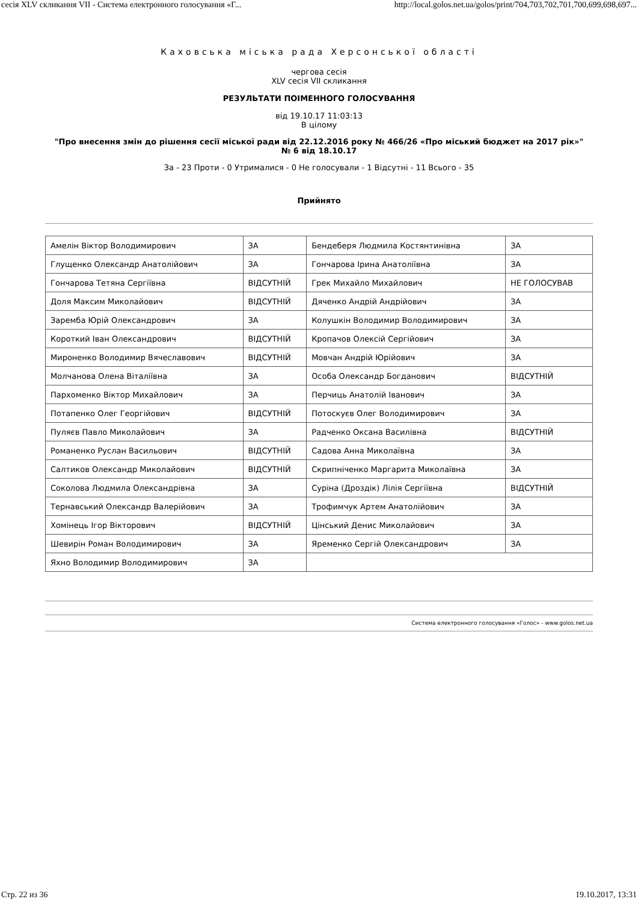сесія XLV скликання VII - Система електронного голосування «Г... http://local.golos.net.ua/golos/print/704,703,702,701,700,699,698,697...
Каховська міська рада Херсонської області
чергова сесія
XLV сесія VII скликання
РЕЗУЛЬТАТИ ПОІМЕННОГО ГОЛОСУВАННЯ
від 19.10.17 11:03:13
В цілому
"Про внесення змін до рішення сесії міської ради від 22.12.2016 року № 466/26 «Про міський бюджет на 2017 рік»"
№ 6 від 18.10.17
За - 23 Проти - 0 Утрималися - 0 Не голосували - 1 Відсутні - 11 Всього - 35
Прийнято
| Амелін Віктор Володимирович | ЗА | Бендеберя Людмила Костянтинівна | ЗА |
| Глущенко Олександр Анатолійович | ЗА | Гончарова Ірина Анатоліївна | ЗА |
| Гончарова Тетяна Сергіївна | ВІДСУТНІЙ | Грек Михайло Михайлович | НЕ ГОЛОСУВАВ |
| Доля Максим Миколайович | ВІДСУТНІЙ | Дяченко Андрій Андрійович | ЗА |
| Заремба Юрій Олександрович | ЗА | Колушкін Володимир Володимирович | ЗА |
| Короткий Іван Олександрович | ВІДСУТНІЙ | Кропачов Олексій Сергійович | ЗА |
| Мироненко Володимир Вячеславович | ВІДСУТНІЙ | Мовчан Андрій Юрійович | ЗА |
| Молчанова Олена Віталіївна | ЗА | Особа Олександр Богданович | ВІДСУТНІЙ |
| Пархоменко Віктор Михайлович | ЗА | Перчиць Анатолій Іванович | ЗА |
| Потапенко Олег Георгійович | ВІДСУТНІЙ | Потоскуєв Олег Володимирович | ЗА |
| Пуляєв Павло Миколайович | ЗА | Радченко Оксана Василівна | ВІДСУТНІЙ |
| Романенко Руслан Васильович | ВІДСУТНІЙ | Садова Анна Миколаївна | ЗА |
| Салтиков Олександр Миколайович | ВІДСУТНІЙ | Скрипніченко Маргарита Миколаївна | ЗА |
| Соколова Людмила Олександрівна | ЗА | Суріна (Дроздік) Лілія Сергіївна | ВІДСУТНІЙ |
| Тернавський Олександр Валерійович | ЗА | Трофимчук Артем Анатолійович | ЗА |
| Хомінець Ігор Вікторович | ВІДСУТНІЙ | Цінський Денис Миколайович | ЗА |
| Шевирін Роман Володимирович | ЗА | Яременко Сергій Олександрович | ЗА |
| Яхно Володимир Володимирович | ЗА | | |
Система електронного голосування «Голос» - www.golos.net.ua
Стр. 22 из 36 19.10.2017, 13:31